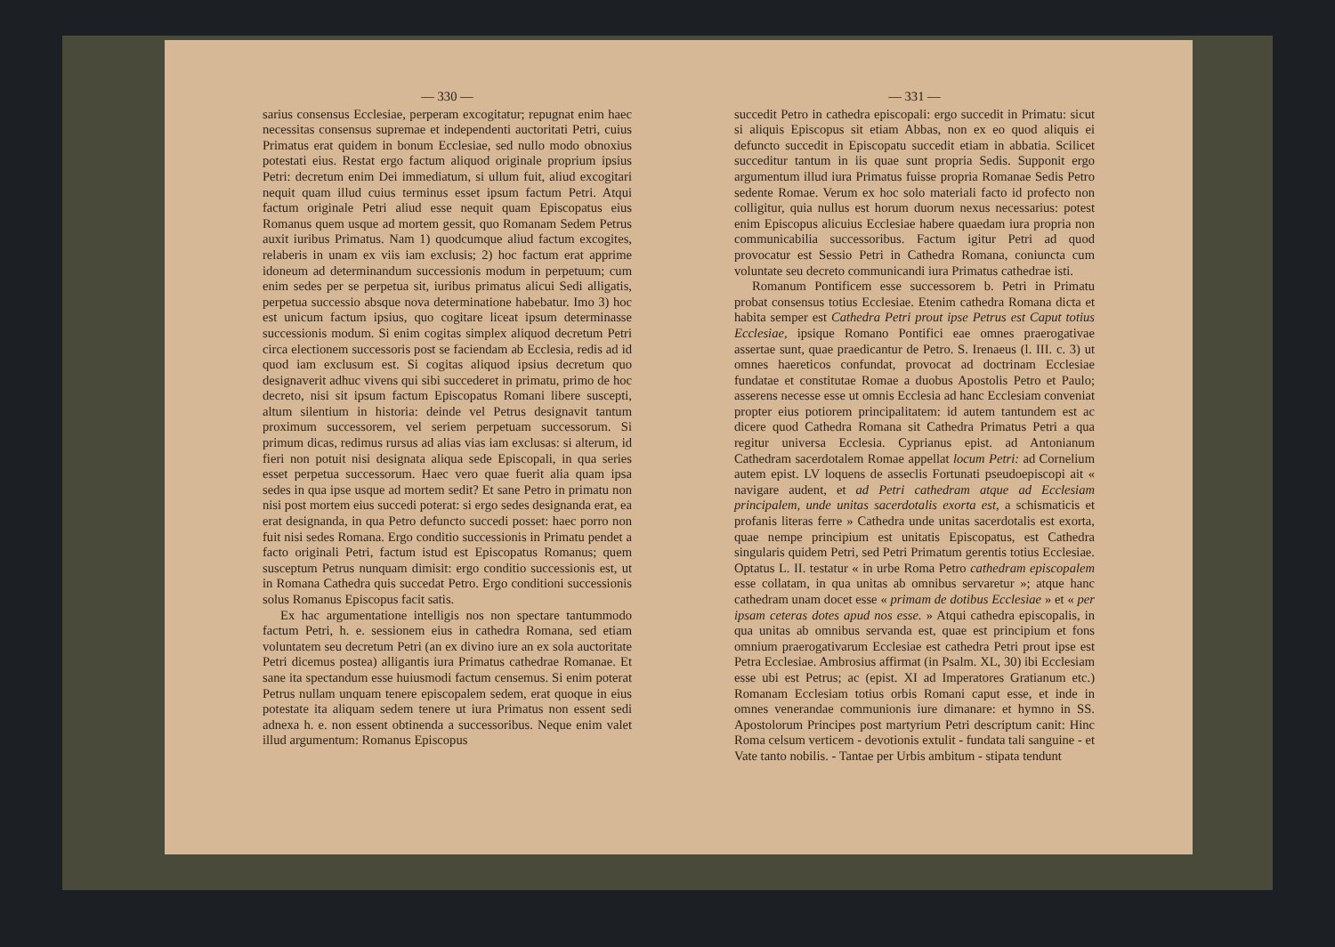— 330 —
sarius consensus Ecclesiae, perperam excogitatur; repugnat enim haec necessitas consensus supremae et independenti auctoritati Petri, cuius Primatus erat quidem in bonum Ecclesiae, sed nullo modo obnoxius potestati eius. Restat ergo factum aliquod originale proprium ipsius Petri: decretum enim Dei immediatum, si ullum fuit, aliud excogitari nequit quam illud cuius terminus esset ipsum factum Petri. Atqui factum originale Petri aliud esse nequit quam Episcopatus eius Romanus quem usque ad mortem gessit, quo Romanam Sedem Petrus auxit iuribus Primatus. Nam 1) quodcumque aliud factum excogites, relaberis in unam ex viis iam exclusis; 2) hoc factum erat apprime idoneum ad determinandum successionis modum in perpetuum; cum enim sedes per se perpetua sit, iuribus primatus alicui Sedi alligatis, perpetua successio absque nova determinatione habebatur. Imo 3) hoc est unicum factum ipsius, quo cogitare liceat ipsum determinasse successionis modum. Si enim cogitas simplex aliquod decretum Petri circa electionem successoris post se faciendam ab Ecclesia, redis ad id quod iam exclusum est. Si cogitas aliquod ipsius decretum quo designaverit adhuc vivens qui sibi succederet in primatu, primo de hoc decreto, nisi sit ipsum factum Episcopatus Romani libere suscepti, altum silentium in historia: deinde vel Petrus designavit tantum proximum successorem, vel seriem perpetuam successorum. Si primum dicas, redimus rursus ad alias vias iam exclusas: si alterum, id fieri non potuit nisi designata aliqua sede Episcopali, in qua series esset perpetua successorum. Haec vero quae fuerit alia quam ipsa sedes in qua ipse usque ad mortem sedit? Et sane Petro in primatu non nisi post mortem eius succedi poterat: si ergo sedes designanda erat, ea erat designanda, in qua Petro defuncto succedi posset: haec porro non fuit nisi sedes Romana. Ergo conditio successionis in Primatu pendet a facto originali Petri, factum istud est Episcopatus Romanus; quem susceptum Petrus nunquam dimisit: ergo conditio successionis est, ut in Romana Cathedra quis succedat Petro. Ergo conditioni successionis solus Romanus Episcopus facit satis.
Ex hac argumentatione intelligis nos non spectare tantummodo factum Petri, h. e. sessionem eius in cathedra Romana, sed etiam voluntatem seu decretum Petri (an ex divino iure an ex sola auctoritate Petri dicemus postea) alligantis iura Primatus cathedrae Romanae. Et sane ita spectandum esse huiusmodi factum censemus. Si enim poterat Petrus nullam unquam tenere episcopalem sedem, erat quoque in eius potestate ita aliquam sedem tenere ut iura Primatus non essent sedi adnexa h. e. non essent obtinenda a successoribus. Neque enim valet illud argumentum: Romanus Episcopus
— 331 —
succedit Petro in cathedra episcopali: ergo succedit in Primatu: sicut si aliquis Episcopus sit etiam Abbas, non ex eo quod aliquis ei defuncto succedit in Episcopatu succedit etiam in abbatia. Scilicet succeditur tantum in iis quae sunt propria Sedis. Supponit ergo argumentum illud iura Primatus fuisse propria Romanae Sedis Petro sedente Romae. Verum ex hoc solo materiali facto id profecto non colligitur, quia nullus est horum duorum nexus necessarius: potest enim Episcopus alicuius Ecclesiae habere quaedam iura propria non communicabilia successoribus. Factum igitur Petri ad quod provocatur est Sessio Petri in Cathedra Romana, coniuncta cum voluntate seu decreto communicandi iura Primatus cathedrae isti.
Romanum Pontificem esse successorem b. Petri in Primatu probat consensus totius Ecclesiae. Etenim cathedra Romana dicta et habita semper est Cathedra Petri prout ipse Petrus est Caput totius Ecclesiae, ipsique Romano Pontifici eae omnes praerogativae assertae sunt, quae praedicantur de Petro. S. Irenaeus (l. III. c. 3) ut omnes haereticos confundat, provocat ad doctrinam Ecclesiae fundatae et constitutae Romae a duobus Apostolis Petro et Paulo; asserens necesse esse ut omnis Ecclesia ad hanc Ecclesiam conveniat propter eius potiorem principalitatem: id autem tantundem est ac dicere quod Cathedra Romana sit Cathedra Primatus Petri a qua regitur universa Ecclesia. Cyprianus epist. ad Antonianum Cathedram sacerdotalem Romae appellat locum Petri: ad Cornelium autem epist. LV loquens de asseclis Fortunati pseudoepiscopi ait « navigare audent, et ad Petri cathedram atque ad Ecclesiam principalem, unde unitas sacerdotalis exorta est, a schismaticis et profanis literas ferre » Cathedra unde unitas sacerdotalis est exorta, quae nempe principium est unitatis Episcopatus, est Cathedra singularis quidem Petri, sed Petri Primatum gerentis totius Ecclesiae. Optatus L. II. testatur « in urbe Roma Petro cathedram episcopalem esse collatam, in qua unitas ab omnibus servaretur »; atque hanc cathedram unam docet esse « primam de dotibus Ecclesiae » et « per ipsam ceteras dotes apud nos esse. » Atqui cathedra episcopalis, in qua unitas ab omnibus servanda est, quae est principium et fons omnium praerogativarum Ecclesiae est cathedra Petri prout ipse est Petra Ecclesiae. Ambrosius affirmat (in Psalm. XL, 30) ibi Ecclesiam esse ubi est Petrus; ac (epist. XI ad Imperatores Gratianum etc.) Romanam Ecclesiam totius orbis Romani caput esse, et inde in omnes venerandae communionis iure dimanare: et hymno in SS. Apostolorum Principes post martyrium Petri descriptum canit: Hinc Roma celsum verticem - devotionis extulit - fundata tali sanguine - et Vate tanto nobilis. - Tantae per Urbis ambitum - stipata tendunt